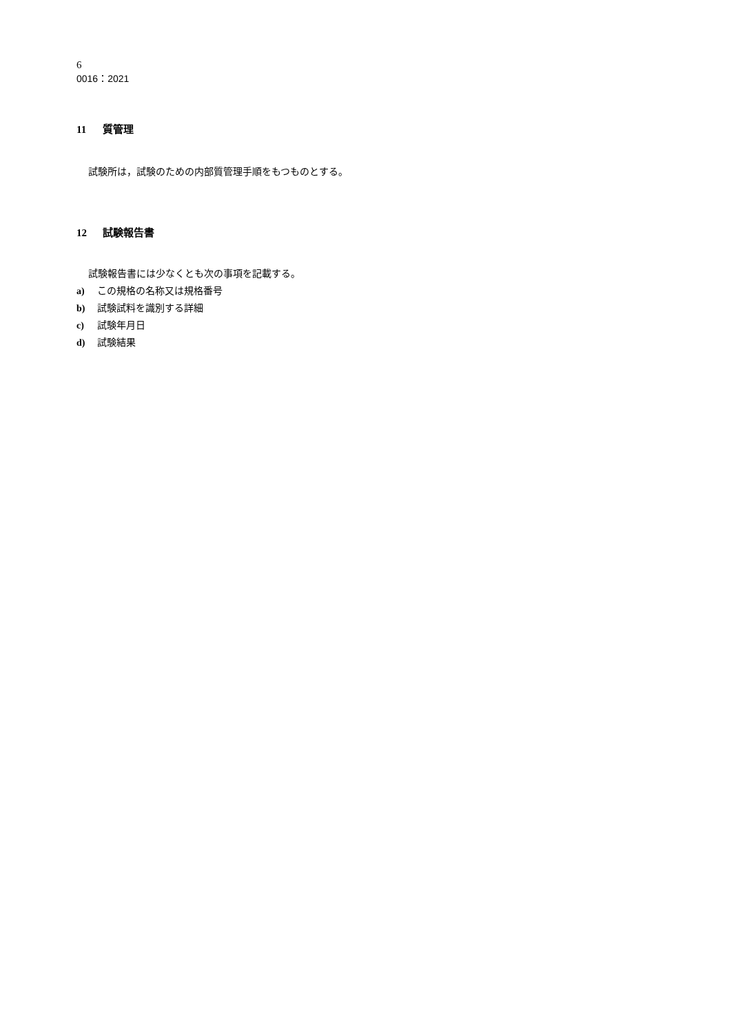6
0016：2021
11 質管理
試験所は，試験のための内部質管理手順をもつものとする。
12 試験報告書
試験報告書には少なくとも次の事項を記載する。
a) この規格の名称又は規格番号
b) 試験試料を識別する詳細
c) 試験年月日
d) 試験結果